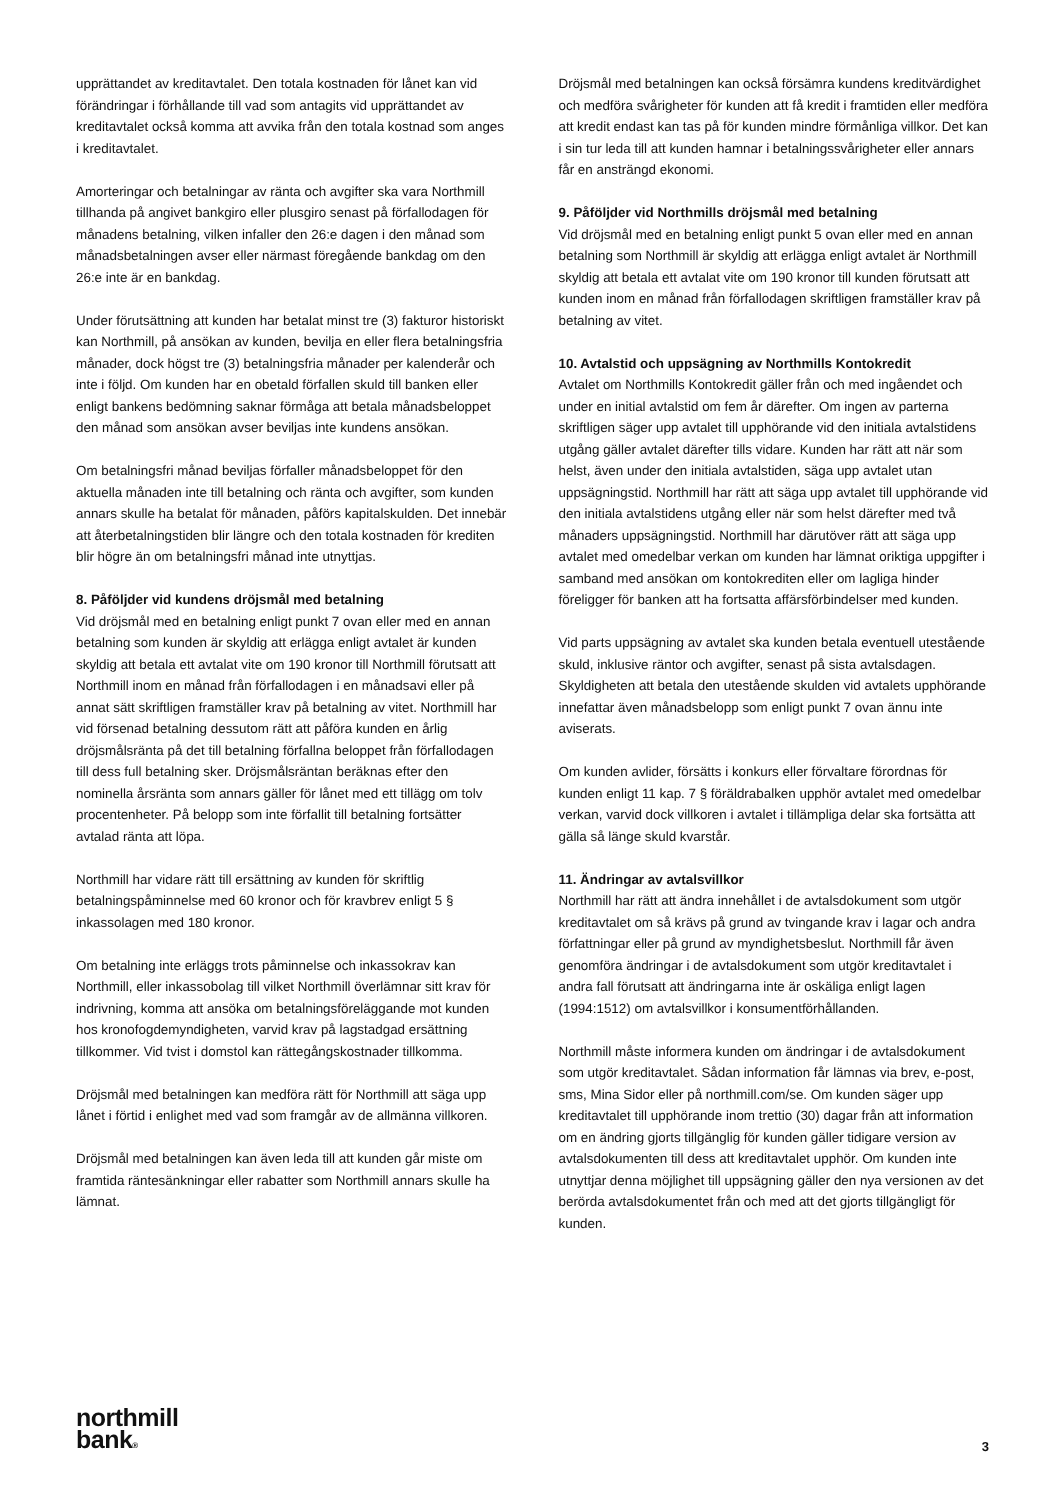upprättandet av kreditavtalet. Den totala kostnaden för lånet kan vid förändringar i förhållande till vad som antagits vid upprättandet av kreditavtalet också komma att avvika från den totala kostnad som anges i kreditavtalet.
Amorteringar och betalningar av ränta och avgifter ska vara Northmill tillhanda på angivet bankgiro eller plusgiro senast på förfallodagen för månadens betalning, vilken infaller den 26:e dagen i den månad som månadsbetalningen avser eller närmast föregående bankdag om den 26:e inte är en bankdag.
Under förutsättning att kunden har betalat minst tre (3) fakturor historiskt kan Northmill, på ansökan av kunden, bevilja en eller flera betalningsfria månader, dock högst tre (3) betalningsfria månader per kalenderår och inte i följd. Om kunden har en obetald förfallen skuld till banken eller enligt bankens bedömning saknar förmåga att betala månadsbeloppet den månad som ansökan avser beviljas inte kundens ansökan.
Om betalningsfri månad beviljas förfaller månadsbeloppet för den aktuella månaden inte till betalning och ränta och avgifter, som kunden annars skulle ha betalat för månaden, påförs kapitalskulden. Det innebär att återbetalningstiden blir längre och den totala kostnaden för krediten blir högre än om betalningsfri månad inte utnyttjas.
8. Påföljder vid kundens dröjsmål med betalning
Vid dröjsmål med en betalning enligt punkt 7 ovan eller med en annan betalning som kunden är skyldig att erlägga enligt avtalet är kunden skyldig att betala ett avtalat vite om 190 kronor till Northmill förutsatt att Northmill inom en månad från förfallodagen i en månadsavi eller på annat sätt skriftligen framställer krav på betalning av vitet. Northmill har vid försenad betalning dessutom rätt att påföra kunden en årlig dröjsmålsränta på det till betalning förfallna beloppet från förfallodagen till dess full betalning sker. Dröjsmålsräntan beräknas efter den nominella årsränta som annars gäller för lånet med ett tillägg om tolv procentenheter. På belopp som inte förfallit till betalning fortsätter avtalad ränta att löpa.
Northmill har vidare rätt till ersättning av kunden för skriftlig betalningspåminnelse med 60 kronor och för kravbrev enligt 5 § inkassolagen med 180 kronor.
Om betalning inte erläggs trots påminnelse och inkassokrav kan Northmill, eller inkassobolag till vilket Northmill överlämnar sitt krav för indrivning, komma att ansöka om betalningsföreläggande mot kunden hos kronofogdemyndigheten, varvid krav på lagstadgad ersättning tillkommer. Vid tvist i domstol kan rättegångskostnader tillkomma.
Dröjsmål med betalningen kan medföra rätt för Northmill att säga upp lånet i förtid i enlighet med vad som framgår av de allmänna villkoren.
Dröjsmål med betalningen kan även leda till att kunden går miste om framtida räntesänkningar eller rabatter som Northmill annars skulle ha lämnat.
Dröjsmål med betalningen kan också försämra kundens kreditvärdighet och medföra svårigheter för kunden att få kredit i framtiden eller medföra att kredit endast kan tas på för kunden mindre förmånliga villkor. Det kan i sin tur leda till att kunden hamnar i betalningssvårigheter eller annars får en ansträngd ekonomi.
9. Påföljder vid Northmills dröjsmål med betalning
Vid dröjsmål med en betalning enligt punkt 5 ovan eller med en annan betalning som Northmill är skyldig att erlägga enligt avtalet är Northmill skyldig att betala ett avtalat vite om 190 kronor till kunden förutsatt att kunden inom en månad från förfallodagen skriftligen framställer krav på betalning av vitet.
10. Avtalstid och uppsägning av Northmills Kontokredit
Avtalet om Northmills Kontokredit gäller från och med ingåendet och under en initial avtalstid om fem år därefter. Om ingen av parterna skriftligen säger upp avtalet till upphörande vid den initiala avtalstidens utgång gäller avtalet därefter tills vidare. Kunden har rätt att när som helst, även under den initiala avtalstiden, säga upp avtalet utan uppsägningstid. Northmill har rätt att säga upp avtalet till upphörande vid den initiala avtalstidens utgång eller när som helst därefter med två månaders uppsägningstid. Northmill har därutöver rätt att säga upp avtalet med omedelbar verkan om kunden har lämnat oriktiga uppgifter i samband med ansökan om kontokrediten eller om lagliga hinder föreligger för banken att ha fortsatta affärsförbindelser med kunden.
Vid parts uppsägning av avtalet ska kunden betala eventuell utestående skuld, inklusive räntor och avgifter, senast på sista avtalsdagen. Skyldigheten att betala den utestående skulden vid avtalets upphörande innefattar även månadsbelopp som enligt punkt 7 ovan ännu inte aviserats.
Om kunden avlider, försätts i konkurs eller förvaltare förordnas för kunden enligt 11 kap. 7 § föräldrabalken upphör avtalet med omedelbar verkan, varvid dock villkoren i avtalet i tillämpliga delar ska fortsätta att gälla så länge skuld kvarstår.
11. Ändringar av avtalsvillkor
Northmill har rätt att ändra innehållet i de avtalsdokument som utgör kreditavtalet om så krävs på grund av tvingande krav i lagar och andra författningar eller på grund av myndighetsbeslut. Northmill får även genomföra ändringar i de avtalsdokument som utgör kreditavtalet i andra fall förutsatt att ändringarna inte är oskäliga enligt lagen (1994:1512) om avtalsvillkor i konsumentförhållanden.
Northmill måste informera kunden om ändringar i de avtalsdokument som utgör kreditavtalet. Sådan information får lämnas via brev, e-post, sms, Mina Sidor eller på northmill.com/se. Om kunden säger upp kreditavtalet till upphörande inom trettio (30) dagar från att information om en ändring gjorts tillgänglig för kunden gäller tidigare version av avtalsdokumenten till dess att kreditavtalet upphör. Om kunden inte utnyttjar denna möjlighet till uppsägning gäller den nya versionen av det berörda avtalsdokumentet från och med att det gjorts tillgängligt för kunden.
northmill
bank®
3